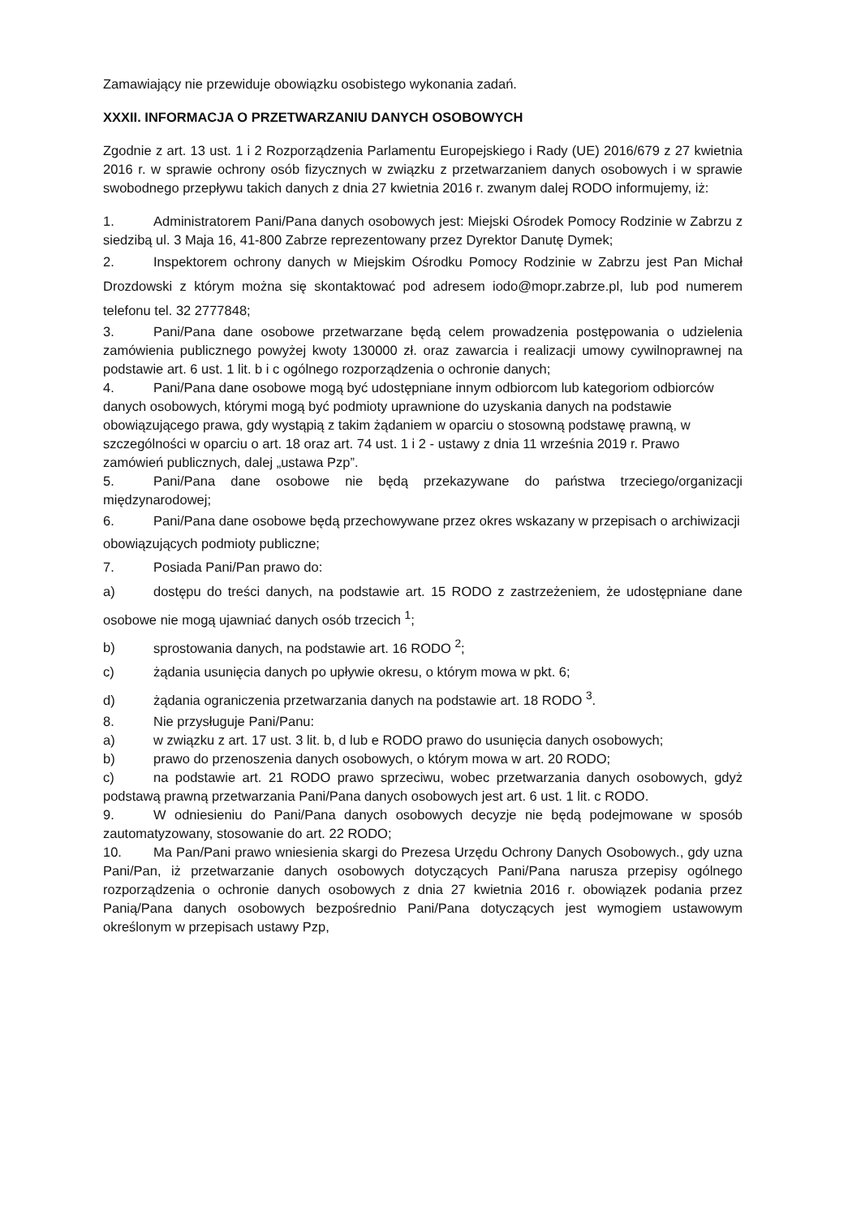Zamawiający nie przewiduje obowiązku osobistego wykonania zadań.
XXXII. INFORMACJA O PRZETWARZANIU DANYCH OSOBOWYCH
Zgodnie z art. 13 ust. 1 i 2 Rozporządzenia Parlamentu Europejskiego i Rady (UE) 2016/679 z 27 kwietnia 2016 r. w sprawie ochrony osób fizycznych w związku z przetwarzaniem danych osobowych i w sprawie swobodnego przepływu takich danych z dnia 27 kwietnia 2016 r. zwanym dalej RODO informujemy, iż:
1. Administratorem Pani/Pana danych osobowych jest: Miejski Ośrodek Pomocy Rodzinie w Zabrzu z siedzibą ul. 3 Maja 16, 41-800 Zabrze reprezentowany przez Dyrektor Danutę Dymek;
2. Inspektorem ochrony danych w Miejskim Ośrodku Pomocy Rodzinie w Zabrzu jest Pan Michał Drozdowski z którym można się skontaktować pod adresem iodo@mopr.zabrze.pl, lub pod numerem telefonu tel. 32 2777848;
3. Pani/Pana dane osobowe przetwarzane będą celem prowadzenia postępowania o udzielenia zamówienia publicznego powyżej kwoty 130000 zł. oraz zawarcia i realizacji umowy cywilnoprawnej na podstawie art. 6 ust. 1 lit. b i c ogólnego rozporządzenia o ochronie danych;
4. Pani/Pana dane osobowe mogą być udostępniane innym odbiorcom lub kategoriom odbiorców danych osobowych, którymi mogą być podmioty uprawnione do uzyskania danych na podstawie obowiązującego prawa, gdy wystąpią z takim żądaniem w oparciu o stosowną podstawę prawną, w szczególności w oparciu o art. 18 oraz art. 74 ust. 1 i 2 - ustawy z dnia 11 września 2019 r. Prawo zamówień publicznych, dalej „ustawa Pzp”.
5. Pani/Pana dane osobowe nie będą przekazywane do państwa trzeciego/organizacji międzynarodowej;
6. Pani/Pana dane osobowe będą przechowywane przez okres wskazany w przepisach o archiwizacji obowiązujących podmioty publiczne;
7. Posiada Pani/Pan prawo do:
a) dostępu do treści danych, na podstawie art. 15 RODO z zastrzeżeniem, że udostępniane dane osobowe nie mogą ujawniać danych osób trzecich <sup>1</sup>;
b) sprostowania danych, na podstawie art. 16 RODO <sup>2</sup>;
c) żądania usunięcia danych po upływie okresu, o którym mowa w pkt. 6;
d) żądania ograniczenia przetwarzania danych na podstawie art. 18 RODO <sup>3</sup>.
8. Nie przysługuje Pani/Panu:
a) w związku z art. 17 ust. 3 lit. b, d lub e RODO prawo do usunięcia danych osobowych;
b) prawo do przenoszenia danych osobowych, o którym mowa w art. 20 RODO;
c) na podstawie art. 21 RODO prawo sprzeciwu, wobec przetwarzania danych osobowych, gdyż podstawą prawną przetwarzania Pani/Pana danych osobowych jest art. 6 ust. 1 lit. c RODO.
9. W odniesieniu do Pani/Pana danych osobowych decyzje nie będą podejmowane w sposób zautomatyzowany, stosowanie do art. 22 RODO;
10. Ma Pan/Pani prawo wniesienia skargi do Prezesa Urzędu Ochrony Danych Osobowych., gdy uzna Pani/Pan, iż przetwarzanie danych osobowych dotyczących Pani/Pana narusza przepisy ogólnego rozporządzenia o ochronie danych osobowych z dnia 27 kwietnia 2016 r. obowiązek podania przez Panią/Pana danych osobowych bezpośrednio Pani/Pana dotyczących jest wymogiem ustawowym określonym w przepisach ustawy Pzp,